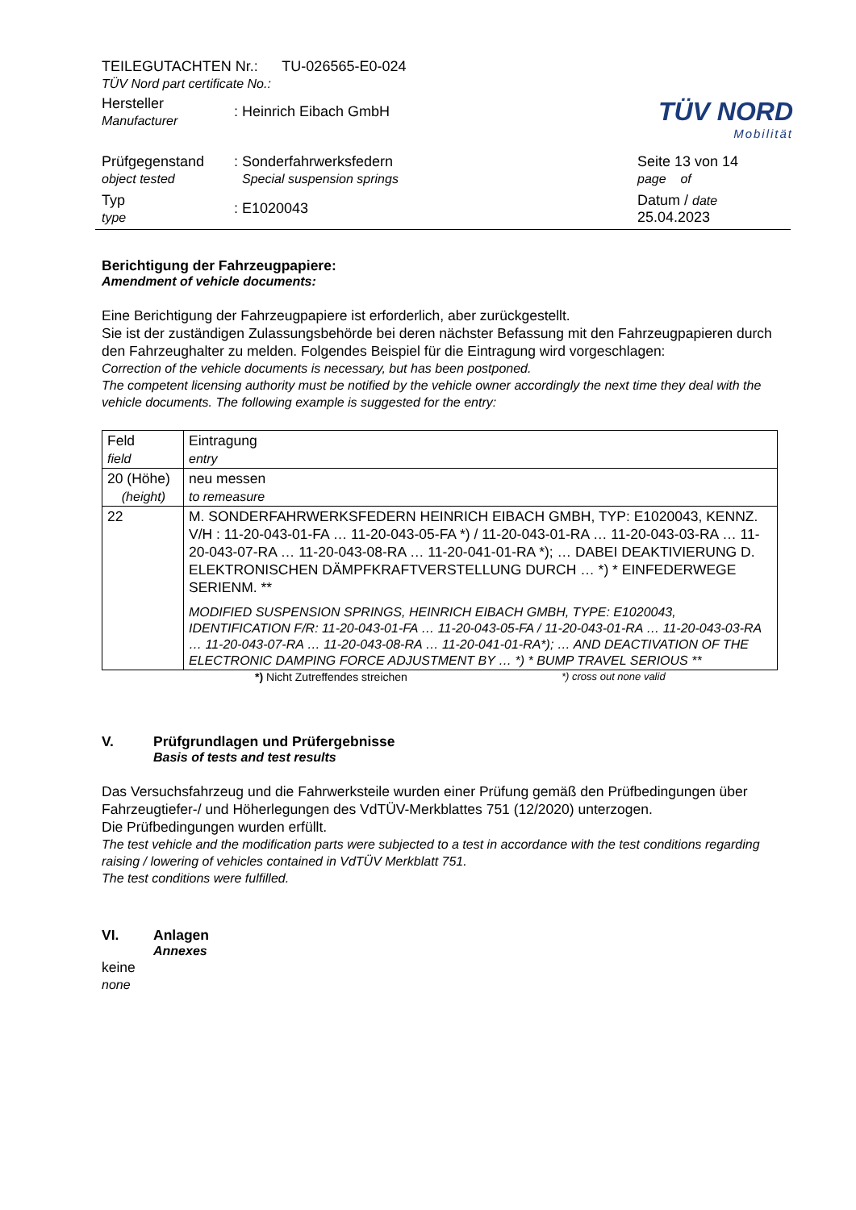TÜV NORD
Mobilität
TEILEGUTACHTEN Nr.: TU-026565-E0-024
TÜV Nord part certificate No.:
Hersteller
Manufacturer
: Heinrich Eibach GmbH
Prüfgegenstand
object tested
: Sonderfahrwerksfedern
Special suspension springs
Seite 13 von 14
page of
Typ
type
: E1020043
Datum / date
25.04.2023
Berichtigung der Fahrzeugpapiere:
Amendment of vehicle documents:
Eine Berichtigung der Fahrzeugpapiere ist erforderlich, aber zurückgestellt.
Sie ist der zuständigen Zulassungsbehörde bei deren nächster Befassung mit den Fahrzeugpapieren durch den Fahrzeughalter zu melden. Folgendes Beispiel für die Eintragung wird vorgeschlagen:
Correction of the vehicle documents is necessary, but has been postponed.
The competent licensing authority must be notified by the vehicle owner accordingly the next time they deal with the vehicle documents. The following example is suggested for the entry:
| Feld field | Eintragung entry |
| 20 (Höhe) (height) | neu messen to remeasure |
| 22 | M. SONDERFAHRWERKSFEDERN HEINRICH EIBACH GMBH, TYP: E1020043, KENNZ. V/H : 11-20-043-01-FA … 11-20-043-05-FA *) / 11-20-043-01-RA … 11-20-043-03-RA … 11-20-043-07-RA … 11-20-043-08-RA … 11-20-041-01-RA *); … DABEI DEAKTIVIERUNG D. ELEKTRONISCHEN DÄMPFKRAFTVERSTELLUNG DURCH … *) * EINFEDERWEGE SERIENM. ** MODIFIED SUSPENSION SPRINGS, HEINRICH EIBACH GMBH, TYPE: E1020043, IDENTIFICATION F/R: 11-20-043-01-FA … 11-20-043-05-FA / 11-20-043-01-RA … 11-20-043-03-RA … 11-20-043-07-RA … 11-20-043-08-RA … 11-20-041-01-RA*); … AND DEACTIVATION OF THE ELECTRONIC DAMPING FORCE ADJUSTMENT BY … *) * BUMP TRAVEL SERIOUS ** |
*) Nicht Zutreffendes streichen *) cross out none valid
V. Prüfgrundlagen und Prüfergebnisse
Basis of tests and test results
Das Versuchsfahrzeug und die Fahrwerksteile wurden einer Prüfung gemäß den Prüfbedingungen über Fahrzeugtiefer-/ und Höherlegungen des VdTÜV-Merkblattes 751 (12/2020) unterzogen.
Die Prüfbedingungen wurden erfüllt.
The test vehicle and the modification parts were subjected to a test in accordance with the test conditions regarding raising / lowering of vehicles contained in VdTÜV Merkblatt 751.
The test conditions were fulfilled.
VI. Anlagen
Annexes
keine
none